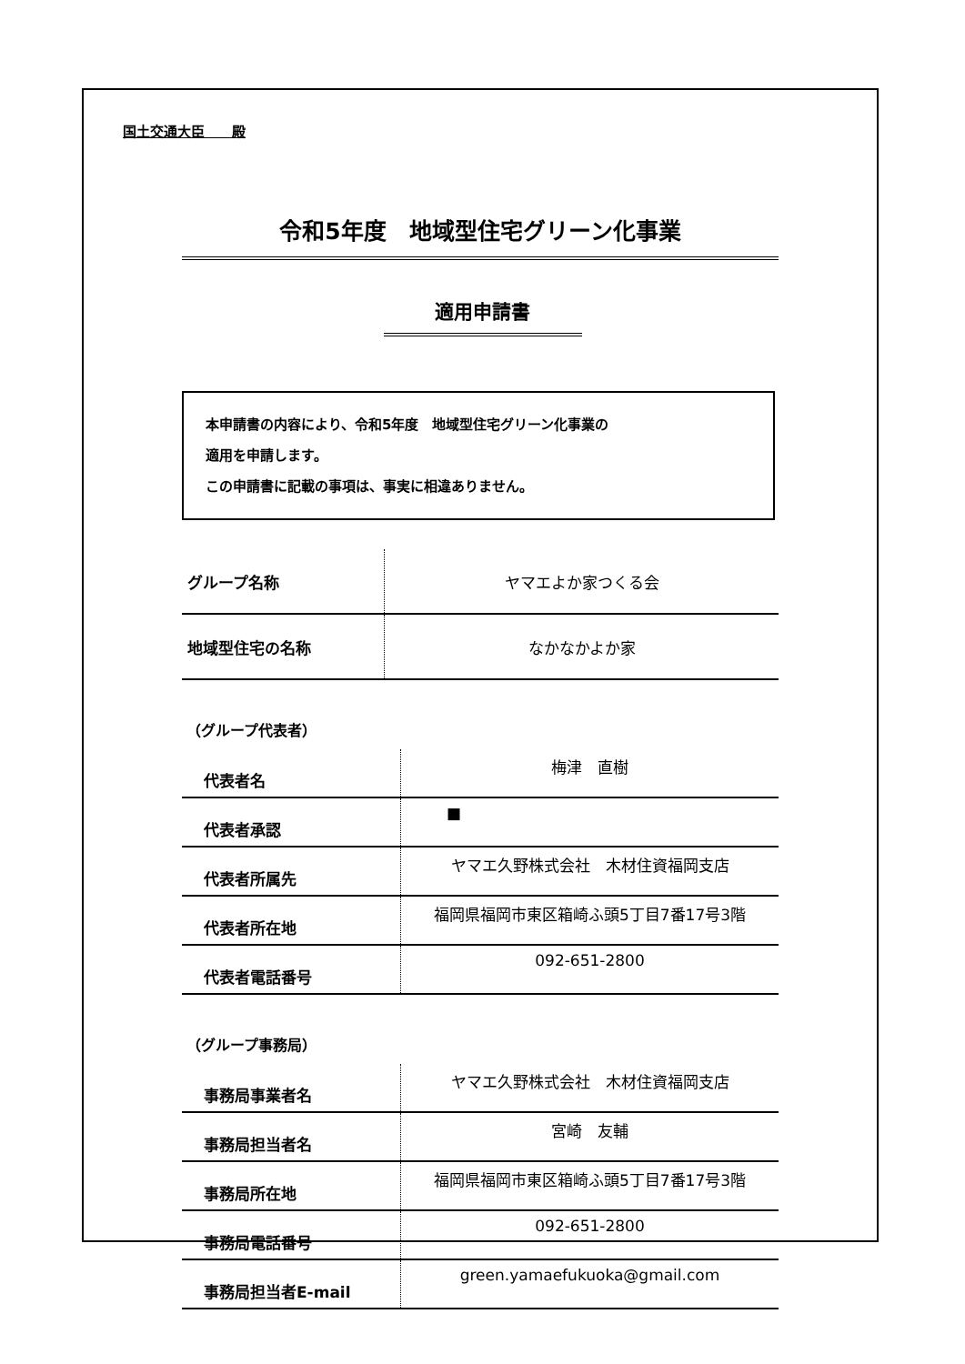国土交通大臣　　殿
令和5年度　地域型住宅グリーン化事業
適用申請書
本申請書の内容により、令和5年度　地域型住宅グリーン化事業の
適用を申請します。
この申請書に記載の事項は、事実に相違ありません。
| グループ名称 | ヤマエよか家つくる会 |
| 地域型住宅の名称 | なかなかよか家 |
（グループ代表者）
| 代表者名 | 梅津 直樹 |
| 代表者承認 | ■ |
| 代表者所属先 | ヤマエ久野株式会社 木材住資福岡支店 |
| 代表者所在地 | 福岡県福岡市東区箱崎ふ頭5丁目7番17号3階 |
| 代表者電話番号 | 092-651-2800 |
（グループ事務局）
| 事務局事業者名 | ヤマエ久野株式会社 木材住資福岡支店 |
| 事務局担当者名 | 宮崎 友輔 |
| 事務局所在地 | 福岡県福岡市東区箱崎ふ頭5丁目7番17号3階 |
| 事務局電話番号 | 092-651-2800 |
| 事務局担当者E-mail | green.yamaefukuoka@gmail.com |